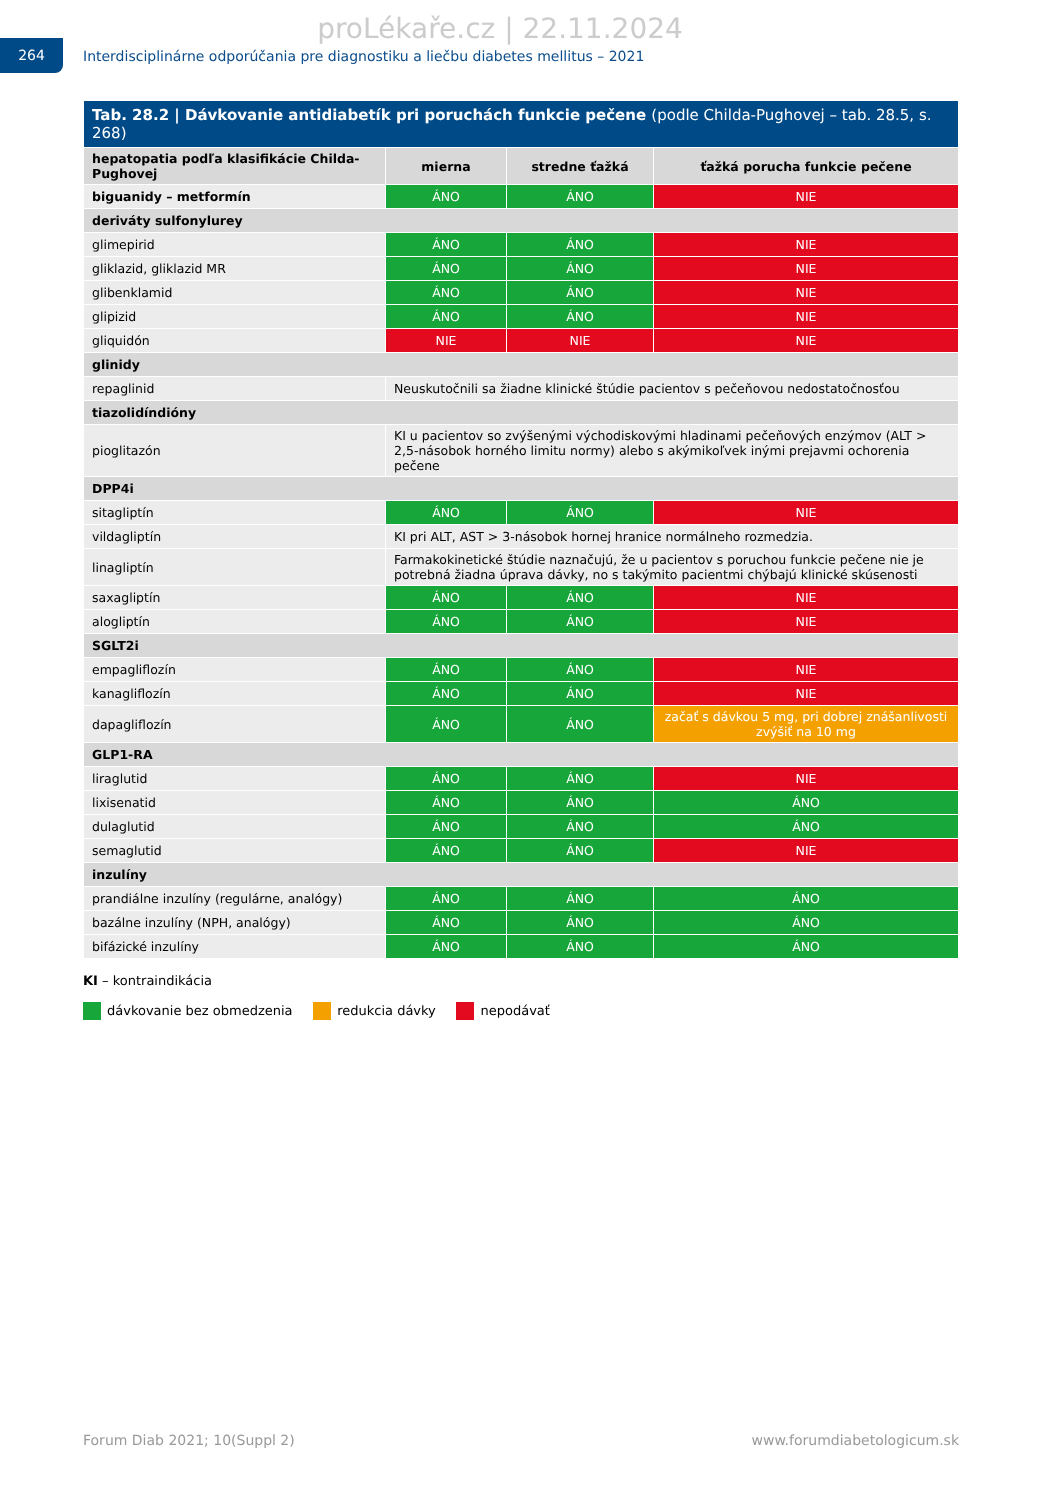proLékaře.cz | 22.11.2024
264
Interdisciplinárne odporúčania pre diagnostiku a liečbu diabetes mellitus – 2021
| Tab. 28.2 / Dávkovanie antidiabetík pri poruchách funkcie pečene (podle Childa-Pughovej – tab. 28.5, s. 268) | | | |
| --- | --- | --- | --- |
| hepatopatia podľa klasifikácie Childa-Pughovej | mierna | stredne ťažká | ťažká porucha funkcie pečene |
| biguanidy – metformín | ÁNO | ÁNO | NIE |
| deriváty sulfonylurey | | | |
| glimepirid | ÁNO | ÁNO | NIE |
| gliklazid, gliklazid MR | ÁNO | ÁNO | NIE |
| glibenklamid | ÁNO | ÁNO | NIE |
| glipizid | ÁNO | ÁNO | NIE |
| gliquidón | NIE | NIE | NIE |
| glinidy | | | |
| repaglinid | Neuskutočnili sa žiadne klinické štúdie pacientov s pečeňovou nedostatočnosťou | | |
| tiazolidíndióny | | | |
| pioglitazón | KI u pacientov so zvýšenými východiskovými hladinami pečeňových enzýmov (ALT > 2,5-násobok horného limitu normy) alebo s akýmikoľvek inými prejavmi ochorenia pečene | | |
| DPP4i | | | |
| sitagliptín | ÁNO | ÁNO | NIE |
| vildagliptín | KI pri ALT, AST > 3-násobok hornej hranice normálneho rozmedzia. | | |
| linagliptín | Farmakokinetické štúdie naznačujú, že u pacientov s poruchou funkcie pečene nie je potrebná žiadna úprava dávky, no s takýmito pacientmi chýbajú klinické skúsenosti | | |
| saxagliptín | ÁNO | ÁNO | NIE |
| alogliptín | ÁNO | ÁNO | NIE |
| SGLT2i | | | |
| empagliflozín | ÁNO | ÁNO | NIE |
| kanagliflozín | ÁNO | ÁNO | NIE |
| dapagliflozín | ÁNO | ÁNO | začať s dávkou 5 mg, pri dobrej znášanlivosti zvýšiť na 10 mg |
| GLP1-RA | | | |
| liraglutid | ÁNO | ÁNO | NIE |
| lixisenatid | ÁNO | ÁNO | ÁNO |
| dulaglutid | ÁNO | ÁNO | ÁNO |
| semaglutid | ÁNO | ÁNO | NIE |
| inzulíny | | | |
| prandiálne inzulíny (regulárne, analógy) | ÁNO | ÁNO | ÁNO |
| bazálne inzulíny (NPH, analógy) | ÁNO | ÁNO | ÁNO |
| bifázické inzulíny | ÁNO | ÁNO | ÁNO |
KI – kontraindikácia
dávkovanie bez obmedzenia redukcia dávky nepodávať
Forum Diab 2021; 10(Suppl 2) www.forumdiabetologicum.sk